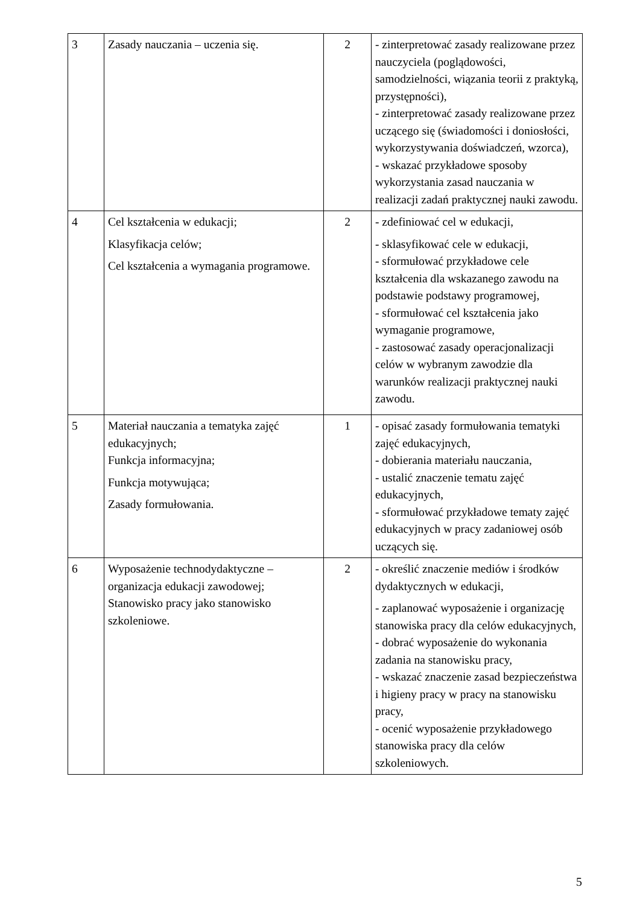| 3 | Zasady nauczania – uczenia się. | 2 | - zinterpretować zasady realizowane przez nauczyciela (poglądowości, samodzielności, wiązania teorii z praktyką, przystępności), - zinterpretować zasady realizowane przez uczącego się (świadomości i doniosłości, wykorzystywania doświadczeń, wzorca), - wskazać przykładowe sposoby wykorzystania zasad nauczania w realizacji zadań praktycznej nauki zawodu. |
| 4 | Cel kształcenia w edukacji; Klasyfikacja celów; Cel kształcenia a wymagania programowe. | 2 | - zdefiniować cel w edukacji, - sklasyfikować cele w edukacji, - sformułować przykładowe cele kształcenia dla wskazanego zawodu na podstawie podstawy programowej, - sformułować cel kształcenia jako wymaganie programowe, - zastosować zasady operacjonalizacji celów w wybranym zawodzie dla warunków realizacji praktycznej nauki zawodu. |
| 5 | Materiał nauczania a tematyka zajęć edukacyjnych; Funkcja informacyjna; Funkcja motywująca; Zasady formułowania. | 1 | - opisać zasady formułowania tematyki zajęć edukacyjnych, - dobierania materiału nauczania, - ustalić znaczenie tematu zajęć edukacyjnych, - sformułować przykładowe tematy zajęć edukacyjnych w pracy zadaniowej osób uczących się. |
| 6 | Wyposażenie technodydaktyczne – organizacja edukacji zawodowej; Stanowisko pracy jako stanowisko szkoleniowe. | 2 | - określić znaczenie mediów i środków dydaktycznych w edukacji, - zaplanować wyposażenie i organizację stanowiska pracy dla celów edukacyjnych, - dobrać wyposażenie do wykonania zadania na stanowisku pracy, - wskazać znaczenie zasad bezpieczeństwa i higieny pracy w pracy na stanowisku pracy, - ocenić wyposażenie przykładowego stanowiska pracy dla celów szkoleniowych. |
5